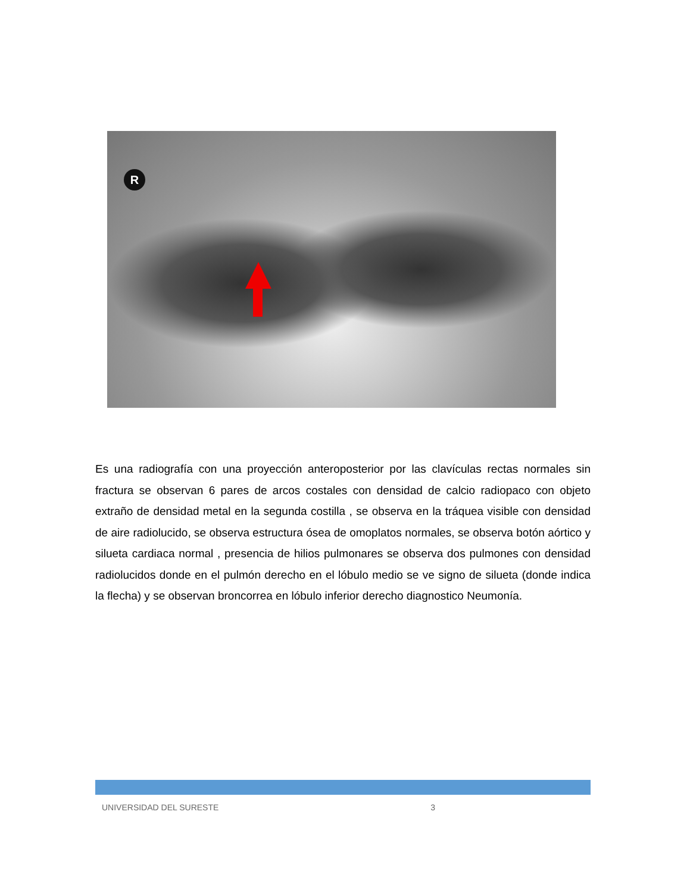R
Es una radiografía con una proyección anteroposterior por las clavículas rectas normales sin fractura se observan 6 pares de arcos costales con densidad de calcio radiopaco con objeto extraño de densidad metal en la segunda costilla , se observa en la tráquea visible con densidad de aire radiolucido, se observa estructura ósea de omoplatos normales, se observa botón aórtico y silueta cardiaca normal , presencia de hilios pulmonares se observa dos pulmones con densidad radiolucidos donde en el pulmón derecho en el lóbulo medio se ve signo de silueta (donde indica la flecha) y se observan broncorrea en lóbulo inferior derecho diagnostico Neumonía.
UNIVERSIDAD DEL SURESTE 3